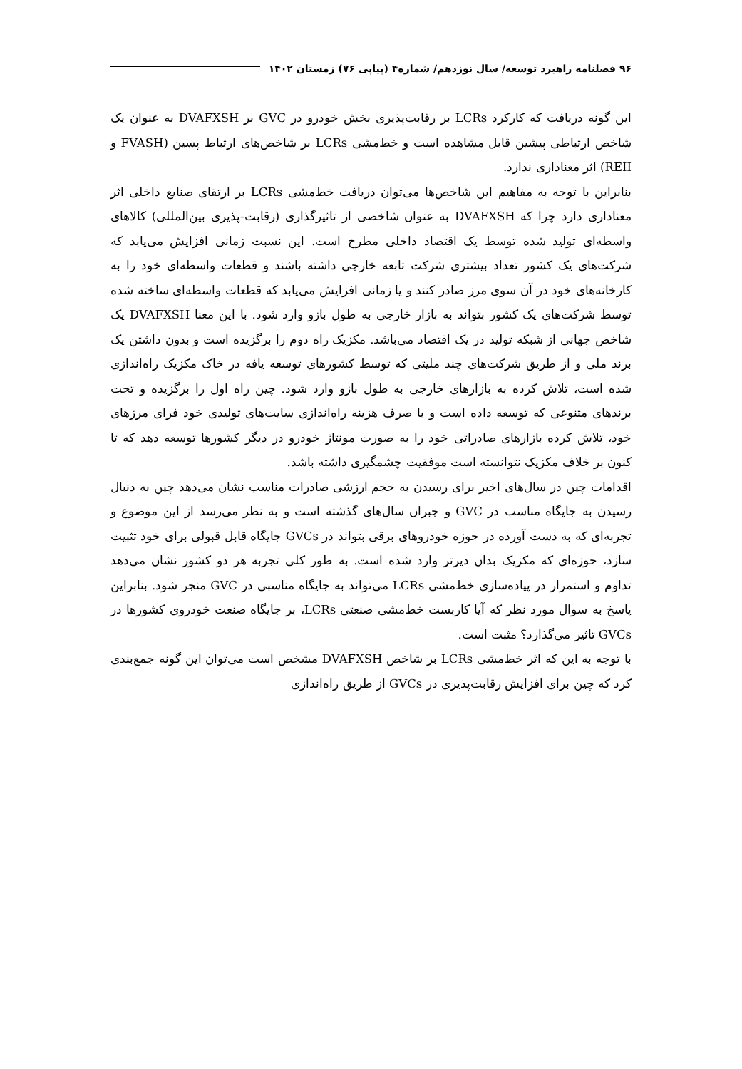۹۶ فصلنامه راهبرد توسعه/ سال نوزدهم/ شماره۴ (پیاپی ۷۶) زمستان ۱۴۰۲
این گونه دریافت که کارکرد LCRs بر رقابت‌پذیری بخش خودرو در GVC بر DVAFXSH به عنوان یک شاخص ارتباطی پیشین قابل مشاهده است و خط‌مشی LCRs بر شاخص‌های ارتباط پسین (FVASH و REII) اثر معناداری ندارد.
بنابراین با توجه به مفاهیم این شاخص‌ها می‌توان دریافت خط‌مشی LCRs بر ارتقای صنایع داخلی اثر معناداری دارد چرا که DVAFXSH به عنوان شاخصی از تاثیرگذاری (رقابت-پذیری بین‌المللی) کالاهای واسطه‌ای تولید شده توسط یک اقتصاد داخلی مطرح است. این نسبت زمانی افزایش می‌یابد که شرکت‌های یک کشور تعداد بیشتری شرکت تابعه خارجی داشته باشند و قطعات واسطه‌ای خود را به کارخانه‌های خود در آن سوی مرز صادر کنند و یا زمانی افزایش می‌یابد که قطعات واسطه‌ای ساخته شده توسط شرکت‌های یک کشور بتواند به بازار خارجی به طول بازو وارد شود. با این معنا DVAFXSH یک شاخص جهانی از شبکه تولید در یک اقتصاد می‌باشد. مکزیک راه دوم را برگزیده است و بدون داشتن یک برند ملی و از طریق شرکت‌های چند ملیتی که توسط کشورهای توسعه یافه در خاک مکزیک راه‌اندازی شده است، تلاش کرده به بازارهای خارجی به طول بازو وارد شود. چین راه اول را برگزیده و تحت برندهای متنوعی که توسعه داده است و با صرف هزینه راه‌اندازی سایت‌های تولیدی خود فرای مرزهای خود، تلاش کرده بازارهای صادراتی خود را به صورت مونتاژ خودرو در دیگر کشورها توسعه دهد که تا کنون بر خلاف مکزیک نتوانسته است موفقیت چشمگیری داشته باشد.
اقدامات چین در سال‌های اخیر برای رسیدن به حجم ارزشی صادرات مناسب نشان می‌دهد چین به دنبال رسیدن به جایگاه مناسب در GVC و جبران سال‌های گذشته است و به نظر می‌رسد از این موضوع و تجربه‌ای که به دست آورده در حوزه خودروهای برقی بتواند در GVCs جایگاه قابل قبولی برای خود تثبیت سازد، حوزه‌ای که مکزیک بدان دیرتر وارد شده است. به طور کلی تجربه هر دو کشور نشان می‌دهد تداوم و استمرار در پیاده‌سازی خط‌مشی LCRs می‌تواند به جایگاه مناسبی در GVC منجر شود. بنابراین پاسخ به سوال مورد نظر که آیا کاربست خط‌مشی صنعتی LCRs، بر جایگاه صنعت خودروی کشورها در GVCs تاثیر می‌گذارد؟ مثبت است.
با توجه به این که اثر خط‌مشی LCRs بر شاخص DVAFXSH مشخص است می‌توان این گونه جمع‌بندی کرد که چین برای افزایش رقابت‌پذیری در GVCs از طریق راه‌اندازی